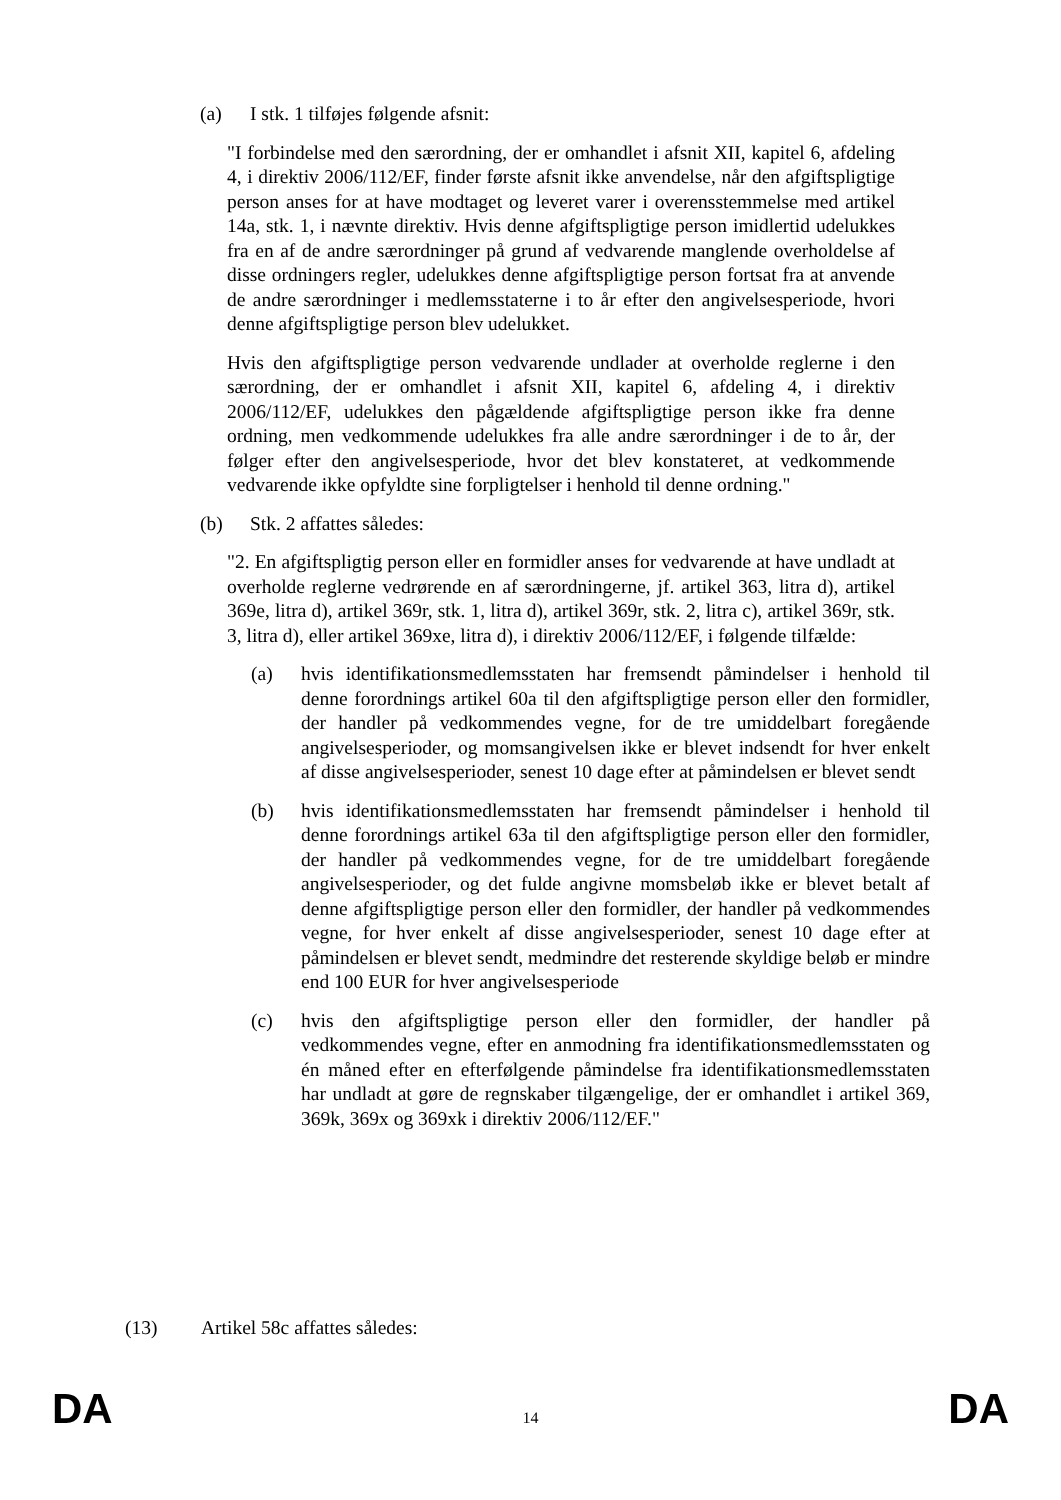(a) I stk. 1 tilføjes følgende afsnit:
"I forbindelse med den særordning, der er omhandlet i afsnit XII, kapitel 6, afdeling 4, i direktiv 2006/112/EF, finder første afsnit ikke anvendelse, når den afgiftspligtige person anses for at have modtaget og leveret varer i overensstemmelse med artikel 14a, stk. 1, i nævnte direktiv. Hvis denne afgiftspligtige person imidlertid udelukkes fra en af de andre særordninger på grund af vedvarende manglende overholdelse af disse ordningers regler, udelukkes denne afgiftspligtige person fortsat fra at anvende de andre særordninger i medlemsstaterne i to år efter den angivelsesperiode, hvori denne afgiftspligtige person blev udelukket.
Hvis den afgiftspligtige person vedvarende undlader at overholde reglerne i den særordning, der er omhandlet i afsnit XII, kapitel 6, afdeling 4, i direktiv 2006/112/EF, udelukkes den pågældende afgiftspligtige person ikke fra denne ordning, men vedkommende udelukkes fra alle andre særordninger i de to år, der følger efter den angivelsesperiode, hvor det blev konstateret, at vedkommende vedvarende ikke opfyldte sine forpligtelser i henhold til denne ordning."
(b) Stk. 2 affattes således:
"2. En afgiftspligtig person eller en formidler anses for vedvarende at have undladt at overholde reglerne vedrørende en af særordningerne, jf. artikel 363, litra d), artikel 369e, litra d), artikel 369r, stk. 1, litra d), artikel 369r, stk. 2, litra c), artikel 369r, stk. 3, litra d), eller artikel 369xe, litra d), i direktiv 2006/112/EF, i følgende tilfælde:
(a) hvis identifikationsmedlemsstaten har fremsendt påmindelser i henhold til denne forordnings artikel 60a til den afgiftspligtige person eller den formidler, der handler på vedkommendes vegne, for de tre umiddelbart foregående angivelsesperioder, og momsangivelsen ikke er blevet indsendt for hver enkelt af disse angivelsesperioder, senest 10 dage efter at påmindelsen er blevet sendt
(b) hvis identifikationsmedlemsstaten har fremsendt påmindelser i henhold til denne forordnings artikel 63a til den afgiftspligtige person eller den formidler, der handler på vedkommendes vegne, for de tre umiddelbart foregående angivelsesperioder, og det fulde angivne momsbeløb ikke er blevet betalt af denne afgiftspligtige person eller den formidler, der handler på vedkommendes vegne, for hver enkelt af disse angivelsesperioder, senest 10 dage efter at påmindelsen er blevet sendt, medmindre det resterende skyldige beløb er mindre end 100 EUR for hver angivelsesperiode
(c) hvis den afgiftspligtige person eller den formidler, der handler på vedkommendes vegne, efter en anmodning fra identifikationsmedlemsstaten og én måned efter en efterfølgende påmindelse fra identifikationsmedlemsstaten har undladt at gøre de regnskaber tilgængelige, der er omhandlet i artikel 369, 369k, 369x og 369xk i direktiv 2006/112/EF."
(13) Artikel 58c affattes således:
DA 14 DA